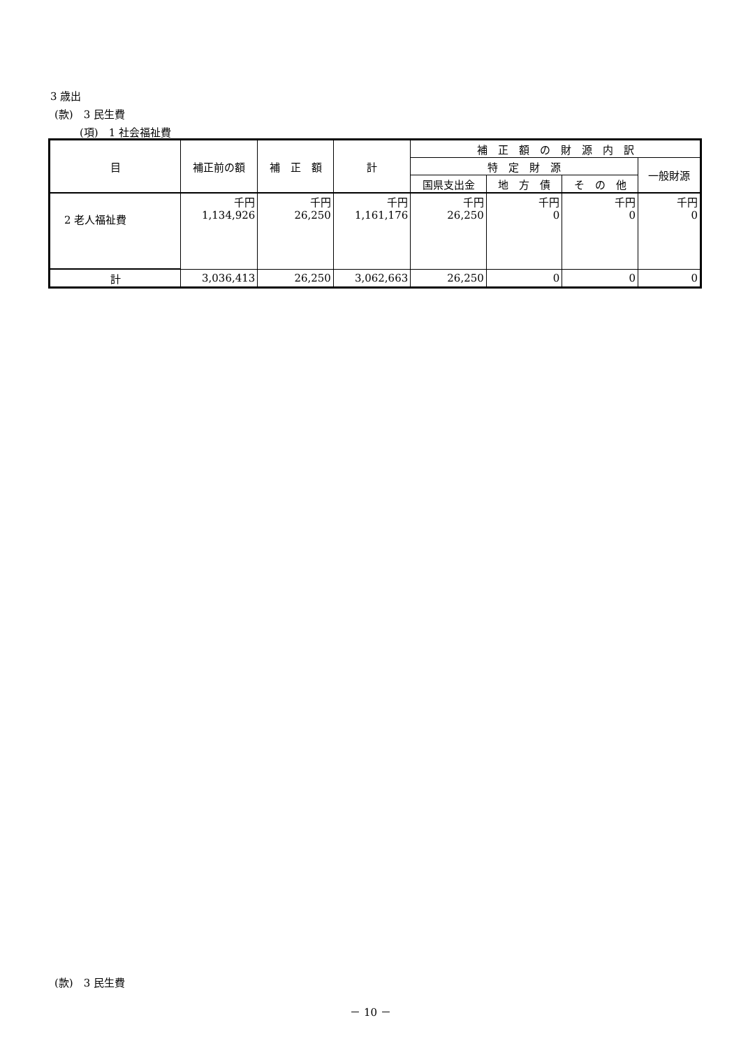3 歳出
(款)　3 民生費
(項)　1 社会福祉費
| 目 | 補正前の額 | 補 正 額 | 計 | 補 正 額 の 財 源 内 訳 | | | |
| --- | --- | --- | --- | --- | --- | --- | --- |
| | | | | 特 定 財 源 | | | 一般財源 |
| | | | | 国県支出金 | 地 方 債 | そ の 他 | |
| 2 老人福祉費 | 千円 1,134,926 | 千円 26,250 | 千円 1,161,176 | 千円 26,250 | 千円 0 | 千円 0 | 千円 0 |
| 計 | 3,036,413 | 26,250 | 3,062,663 | 26,250 | 0 | 0 | 0 |
(款)　3 民生費
－ 10 －